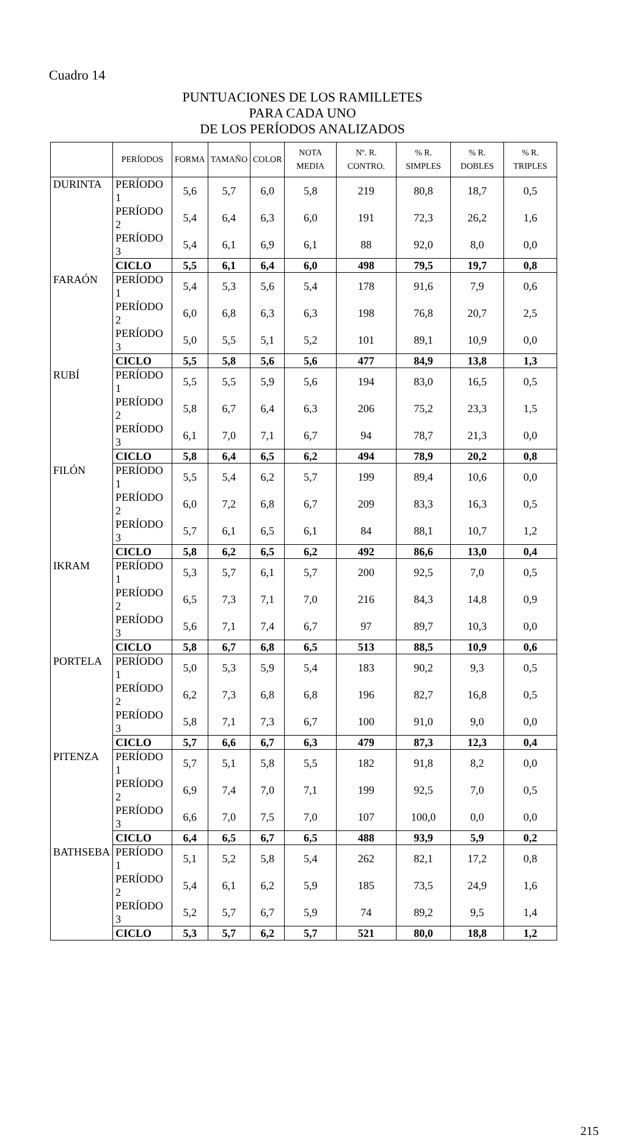Cuadro 14
PUNTUACIONES DE LOS RAMILLETES
PARA CADA UNO
DE LOS PERÍODOS ANALIZADOS
| | PERÍODOS | FORMA | TAMAÑO | COLOR | NOTA MEDIA | Nº. R. CONTRO. | % R. SIMPLES | % R. DOBLES | % R. TRIPLES |
| --- | --- | --- | --- | --- | --- | --- | --- | --- | --- |
| DURINTA | PERÍODO 1 | 5,6 | 5,7 | 6,0 | 5,8 | 219 | 80,8 | 18,7 | 0,5 |
| | PERÍODO 2 | 5,4 | 6,4 | 6,3 | 6,0 | 191 | 72,3 | 26,2 | 1,6 |
| | PERÍODO 3 | 5,4 | 6,1 | 6,9 | 6,1 | 88 | 92,0 | 8,0 | 0,0 |
| | CICLO | 5,5 | 6,1 | 6,4 | 6,0 | 498 | 79,5 | 19,7 | 0,8 |
| FARAÓN | PERÍODO 1 | 5,4 | 5,3 | 5,6 | 5,4 | 178 | 91,6 | 7,9 | 0,6 |
| | PERÍODO 2 | 6,0 | 6,8 | 6,3 | 6,3 | 198 | 76,8 | 20,7 | 2,5 |
| | PERÍODO 3 | 5,0 | 5,5 | 5,1 | 5,2 | 101 | 89,1 | 10,9 | 0,0 |
| | CICLO | 5,5 | 5,8 | 5,6 | 5,6 | 477 | 84,9 | 13,8 | 1,3 |
| RUBÍ | PERÍODO 1 | 5,5 | 5,5 | 5,9 | 5,6 | 194 | 83,0 | 16,5 | 0,5 |
| | PERÍODO 2 | 5,8 | 6,7 | 6,4 | 6,3 | 206 | 75,2 | 23,3 | 1,5 |
| | PERÍODO 3 | 6,1 | 7,0 | 7,1 | 6,7 | 94 | 78,7 | 21,3 | 0,0 |
| | CICLO | 5,8 | 6,4 | 6,5 | 6,2 | 494 | 78,9 | 20,2 | 0,8 |
| FILÓN | PERÍODO 1 | 5,5 | 5,4 | 6,2 | 5,7 | 199 | 89,4 | 10,6 | 0,0 |
| | PERÍODO 2 | 6,0 | 7,2 | 6,8 | 6,7 | 209 | 83,3 | 16,3 | 0,5 |
| | PERÍODO 3 | 5,7 | 6,1 | 6,5 | 6,1 | 84 | 88,1 | 10,7 | 1,2 |
| | CICLO | 5,8 | 6,2 | 6,5 | 6,2 | 492 | 86,6 | 13,0 | 0,4 |
| IKRAM | PERÍODO 1 | 5,3 | 5,7 | 6,1 | 5,7 | 200 | 92,5 | 7,0 | 0,5 |
| | PERÍODO 2 | 6,5 | 7,3 | 7,1 | 7,0 | 216 | 84,3 | 14,8 | 0,9 |
| | PERÍODO 3 | 5,6 | 7,1 | 7,4 | 6,7 | 97 | 89,7 | 10,3 | 0,0 |
| | CICLO | 5,8 | 6,7 | 6,8 | 6,5 | 513 | 88,5 | 10,9 | 0,6 |
| PORTELA | PERÍODO 1 | 5,0 | 5,3 | 5,9 | 5,4 | 183 | 90,2 | 9,3 | 0,5 |
| | PERÍODO 2 | 6,2 | 7,3 | 6,8 | 6,8 | 196 | 82,7 | 16,8 | 0,5 |
| | PERÍODO 3 | 5,8 | 7,1 | 7,3 | 6,7 | 100 | 91,0 | 9,0 | 0,0 |
| | CICLO | 5,7 | 6,6 | 6,7 | 6,3 | 479 | 87,3 | 12,3 | 0,4 |
| PITENZA | PERÍODO 1 | 5,7 | 5,1 | 5,8 | 5,5 | 182 | 91,8 | 8,2 | 0,0 |
| | PERÍODO 2 | 6,9 | 7,4 | 7,0 | 7,1 | 199 | 92,5 | 7,0 | 0,5 |
| | PERÍODO 3 | 6,6 | 7,0 | 7,5 | 7,0 | 107 | 100,0 | 0,0 | 0,0 |
| | CICLO | 6,4 | 6,5 | 6,7 | 6,5 | 488 | 93,9 | 5,9 | 0,2 |
| BATHSEBA | PERÍODO 1 | 5,1 | 5,2 | 5,8 | 5,4 | 262 | 82,1 | 17,2 | 0,8 |
| | PERÍODO 2 | 5,4 | 6,1 | 6,2 | 5,9 | 185 | 73,5 | 24,9 | 1,6 |
| | PERÍODO 3 | 5,2 | 5,7 | 6,7 | 5,9 | 74 | 89,2 | 9,5 | 1,4 |
| | CICLO | 5,3 | 5,7 | 6,2 | 5,7 | 521 | 80,0 | 18,8 | 1,2 |
215